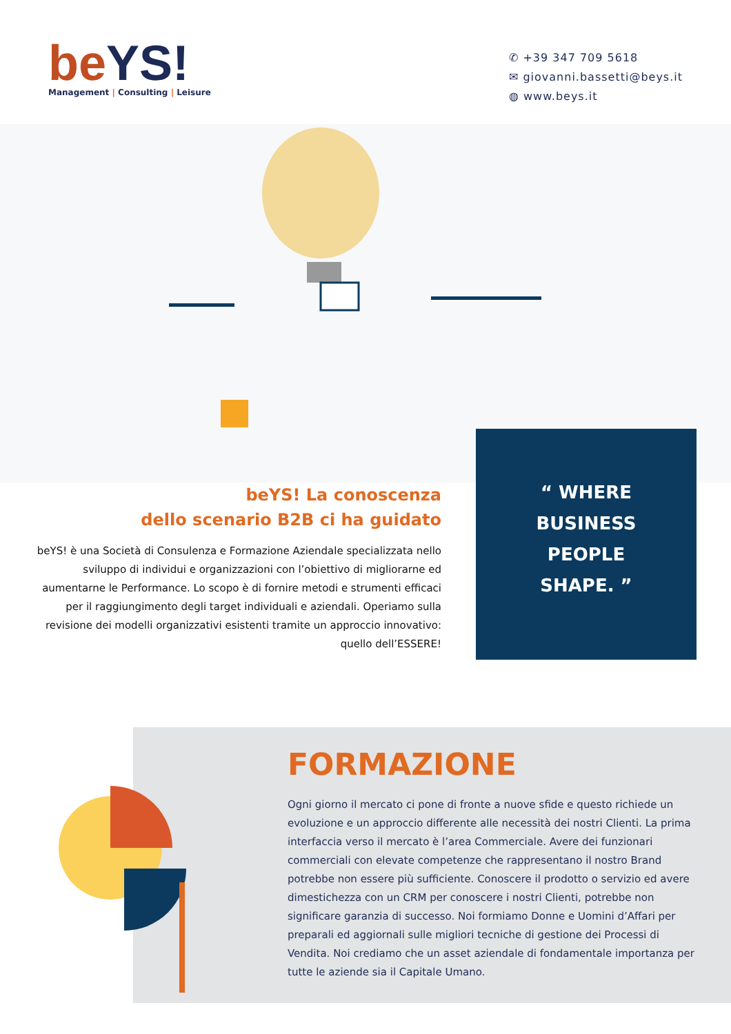be YS!
Management | Consulting | Leisure
✆ +39 347 709 5618
✉ giovanni.bassetti@beys.it
◍ www.beys.it
beYS! La conoscenza
dello scenario B2B ci ha guidato
beYS! è una Società di Consulenza e Formazione Aziendale specializzata nello sviluppo di individui e organizzazioni con l’obiettivo di migliorarne ed aumentarne le Performance. Lo scopo è di fornire metodi e strumenti efficaci per il raggiungimento degli target individuali e aziendali. Operiamo sulla revisione dei modelli organizzativi esistenti tramite un approccio innovativo: quello dell’ESSERE!
“ WHERE
BUSINESS
PEOPLE
SHAPE. ”
FORMAZIONE
Ogni giorno il mercato ci pone di fronte a nuove sfide e questo richiede un evoluzione e un approccio differente alle necessità dei nostri Clienti. La prima interfaccia verso il mercato è l’area Commerciale. Avere dei funzionari commerciali con elevate competenze che rappresentano il nostro Brand potrebbe non essere più sufficiente. Conoscere il prodotto o servizio ed avere dimestichezza con un CRM per conoscere i nostri Clienti, potrebbe non significare garanzia di successo. Noi formiamo Donne e Uomini d’Affari per preparali ed aggiornali sulle migliori tecniche di gestione dei Processi di Vendita. Noi crediamo che un asset aziendale di fondamentale importanza per tutte le aziende sia il Capitale Umano.